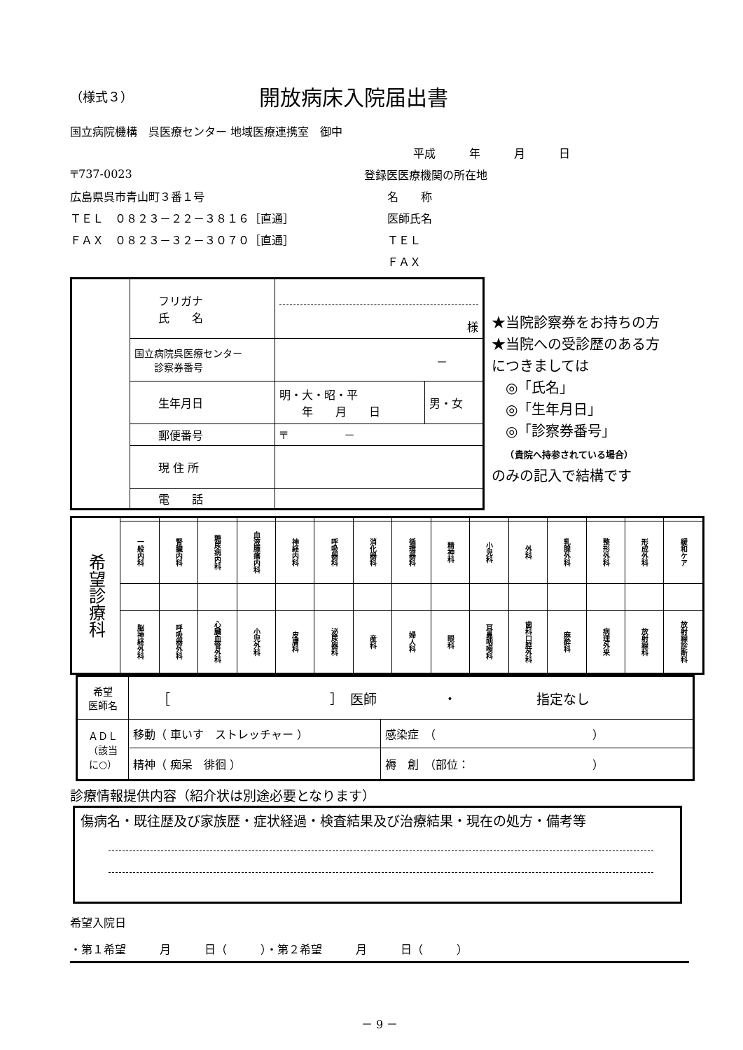（様式３）
開放病床入院届出書
国立病院機構　呉医療センター 地域医療連携室　御中
平成　　　年　　　月　　　日
〒737-0023 登録医医療機関の所在地
広島県呉市青山町３番１号 名　　称
ＴＥＬ　０８２３－２２－３８１６［直通］ 医師氏名
ＦＡＸ　０８２３－３２－３０７０［直通］ ＴＥＬ
ＦＡＸ
| | フリガナ 氏 名 | 様 | |
| | 国立病院呉医療センター 診察券番号 | － | |
| | 生年月日 | 明・大・昭・平 年 月 日 | 男・女 |
| | 郵便番号 | 〒 － | |
| | 現 住 所 | | |
| | 電 話 | | |
★当院診察券をお持ちの方
★当院への受診歴のある方
につきましては
　◎「氏名」
　◎「生年月日」
　◎「診察券番号」
　　（貴院へ持参されている場合）
のみの記入で結構です
| 希望診療科 | | | | | | | | | | | | | | | |
| | 一般内科 | 腎臓内科 | 糖尿病内科 | 血液腫瘍内科 | 神経内科 | 呼吸器科 | 消化器科 | 循環器科 | 精神科 | 小児科 | 外科 | 乳腺外科 | 整形外科 | 形成外科 | 緩和ケア |
| | 脳神経外科 | 呼吸器外科 | 心臓血管外科 | 小児外科 | 皮膚科 | 泌尿器科 | 産科 | 婦人科 | 眼科 | 耳鼻咽喉科 | 歯科口腔外科 | 麻酔科 | 病理外来 | 放射線科 | 放射線診断科 |
| 希望 医師名 | ［ ］ 医師 ・ 指定なし | |
| ＡＤＬ （該当 に○） | 移動（ 車いす ストレッチャー ） | 感染症 （ ） |
| | 精神（ 痴呆 徘徊 ） | 褥 創 （部位： ） |
診療情報提供内容（紹介状は別途必要となります）
傷病名・既往歴及び家族歴・症状経過・検査結果及び治療結果・現在の処方・備考等
希望入院日
・第１希望　　　月　　　日（　　　）・第２希望　　　月　　　日（　　　）
－ 9 －